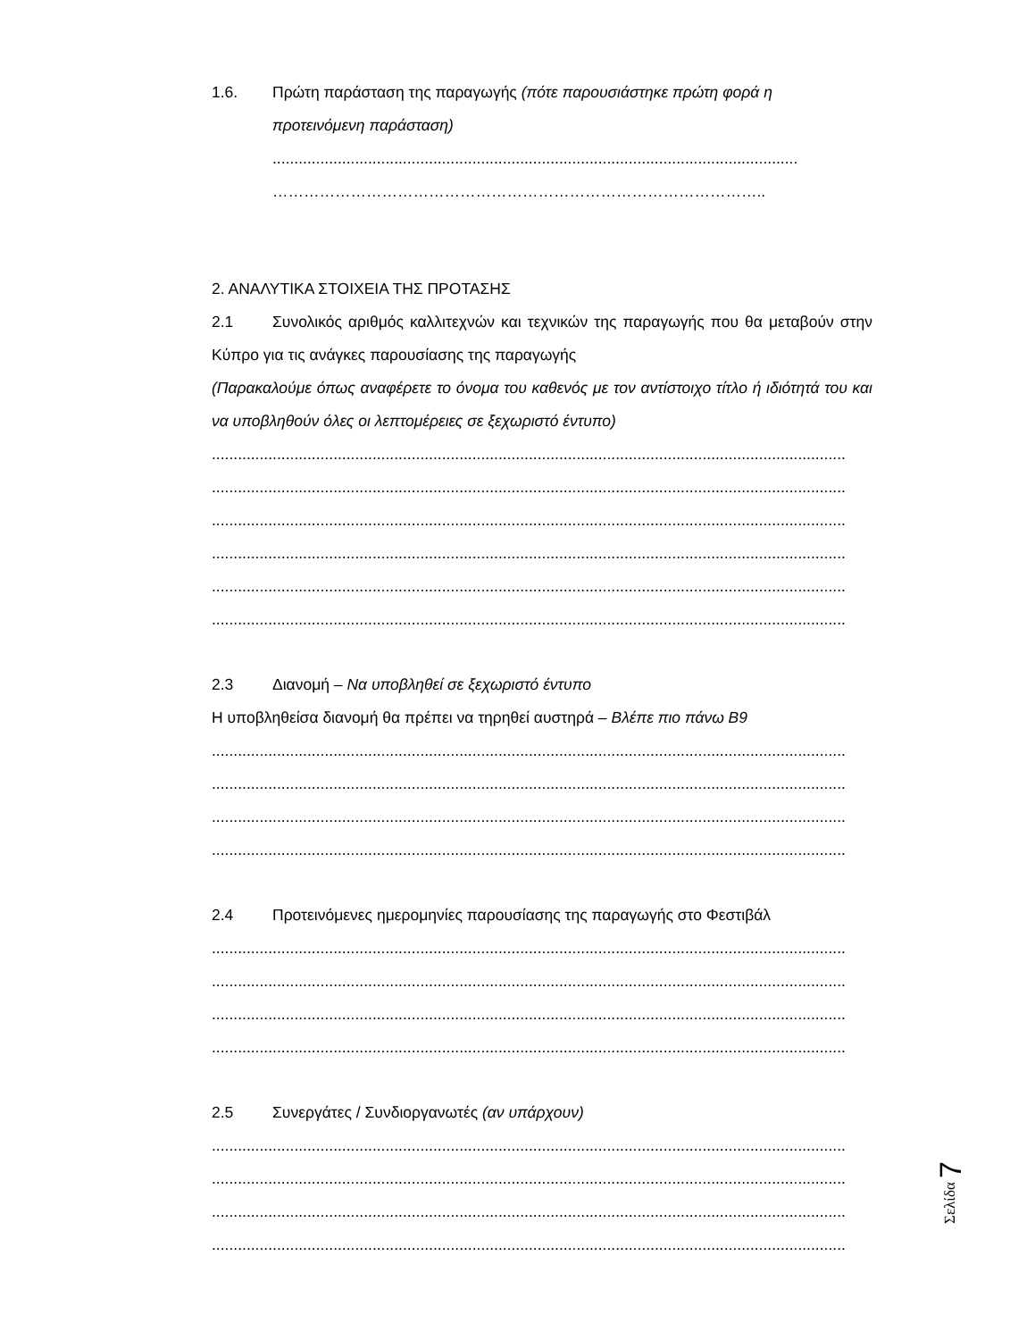1.6. Πρώτη παράσταση της παραγωγής (πότε παρουσιάστηκε πρώτη φορά η
προτεινόμενη παράσταση)
.........................................................................................................................
…………………………………………………………………………………..
2. ΑΝΑΛΥΤΙΚΑ ΣΤΟΙΧΕΙΑ ΤΗΣ ΠΡΟΤΑΣΗΣ
2.1 Συνολικός αριθμός καλλιτεχνών και τεχνικών της παραγωγής που θα μεταβούν στην Κύπρο για τις ανάγκες παρουσίασης της παραγωγής
(Παρακαλούμε όπως αναφέρετε το όνομα του καθενός με τον αντίστοιχο τίτλο ή ιδιότητά του και να υποβληθούν όλες οι λεπτομέρειες σε ξεχωριστό έντυπο)
..................................................................................................................................................
..................................................................................................................................................
..................................................................................................................................................
..................................................................................................................................................
..................................................................................................................................................
..................................................................................................................................................
2.3 Διανομή – Να υποβληθεί σε ξεχωριστό έντυπο
Η υποβληθείσα διανομή θα πρέπει να τηρηθεί αυστηρά – Βλέπε πιο πάνω Β9
..................................................................................................................................................
..................................................................................................................................................
..................................................................................................................................................
..................................................................................................................................................
2.4 Προτεινόμενες ημερομηνίες παρουσίασης της παραγωγής στο Φεστιβάλ
..................................................................................................................................................
..................................................................................................................................................
..................................................................................................................................................
..................................................................................................................................................
2.5 Συνεργάτες / Συνδιοργανωτές (αν υπάρχουν)
..................................................................................................................................................
..................................................................................................................................................
..................................................................................................................................................
..................................................................................................................................................
Σελίδα 7